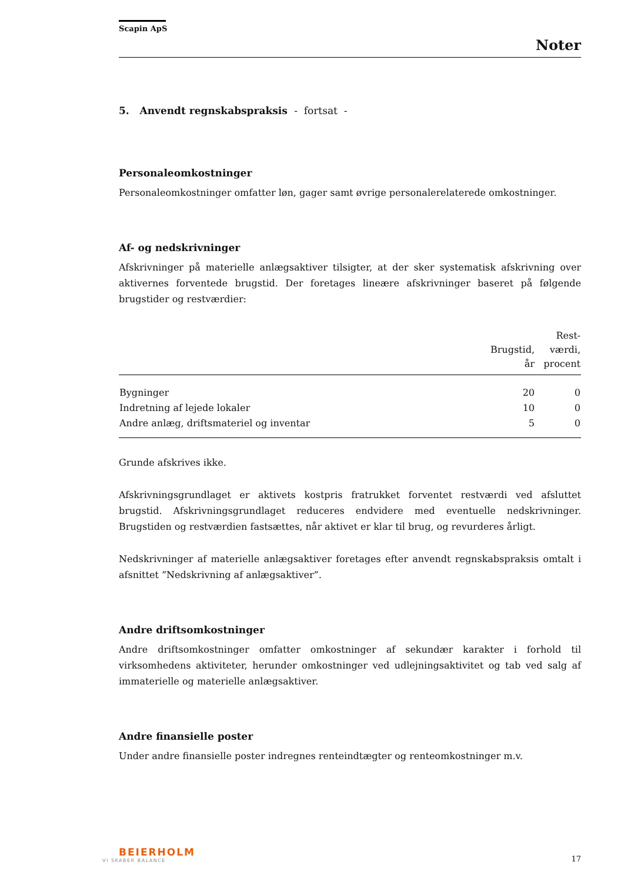Scapin ApS
Noter
5. Anvendt regnskabspraksis - fortsat -
Personaleomkostninger
Personaleomkostninger omfatter løn, gager samt øvrige personalerelaterede omkostninger.
Af- og nedskrivninger
Afskrivninger på materielle anlægsaktiver tilsigter, at der sker systematisk afskrivning over aktivernes forventede brugstid. Der foretages lineære afskrivninger baseret på følgende brugstider og restværdier:
| | Brugstid, år | Rest- værdi, procent |
| --- | --- | --- |
| Bygninger | 20 | 0 |
| Indretning af lejede lokaler | 10 | 0 |
| Andre anlæg, driftsmateriel og inventar | 5 | 0 |
Grunde afskrives ikke.
Afskrivningsgrundlaget er aktivets kostpris fratrukket forventet restværdi ved afsluttet brugstid. Afskrivningsgrundlaget reduceres endvidere med eventuelle nedskrivninger. Brugstiden og restværdien fastsættes, når aktivet er klar til brug, og revurderes årligt.
Nedskrivninger af materielle anlægsaktiver foretages efter anvendt regnskabspraksis omtalt i afsnittet ”Nedskrivning af anlægsaktiver”.
Andre driftsomkostninger
Andre driftsomkostninger omfatter omkostninger af sekundær karakter i forhold til virksomhedens aktiviteter, herunder omkostninger ved udlejningsaktivitet og tab ved salg af immaterielle og materielle anlægsaktiver.
Andre finansielle poster
Under andre finansielle poster indregnes renteindtægter og renteomkostninger m.v.
BEIERHOLM
VI SKABER BALANCE
17